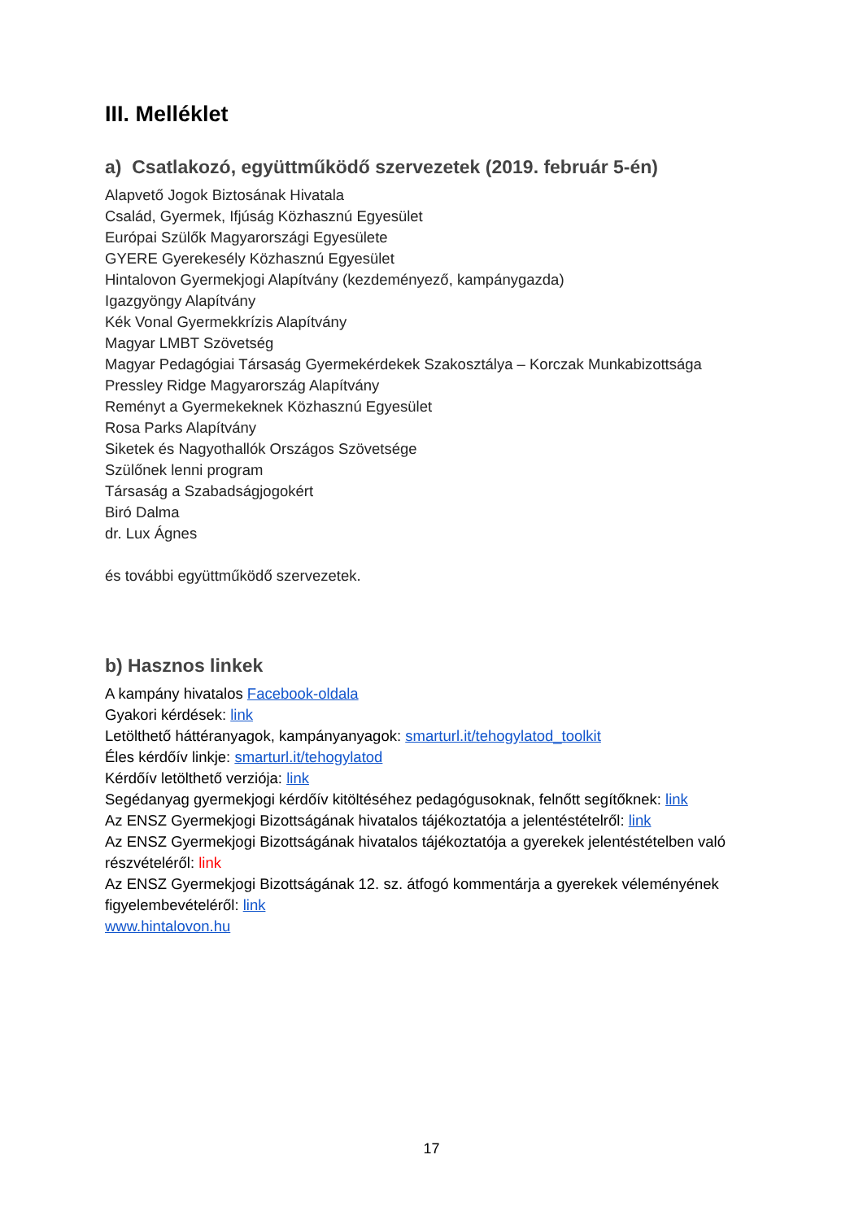III. Melléklet
a) Csatlakozó, együttműködő szervezetek (2019. február 5-én)
Alapvető Jogok Biztosának Hivatala
Család, Gyermek, Ifjúság Közhasznú Egyesület
Európai Szülők Magyarországi Egyesülete
GYERE Gyerekesély Közhasznú Egyesület
Hintalovon Gyermekjogi Alapítvány (kezdeményező, kampánygazda)
Igazgyöngy Alapítvány
Kék Vonal Gyermekkrízis Alapítvány
Magyar LMBT Szövetség
Magyar Pedagógiai Társaság Gyermekérdekek Szakosztálya – Korczak Munkabizottsága
Pressley Ridge Magyarország Alapítvány
Reményt a Gyermekeknek Közhasznú Egyesület
Rosa Parks Alapítvány
Siketek és Nagyothallók Országos Szövetsége
Szülőnek lenni program
Társaság a Szabadságjogokért
Biró Dalma
dr. Lux Ágnes
és további együttműködő szervezetek.
b) Hasznos linkek
A kampány hivatalos Facebook-oldala
Gyakori kérdések: link
Letölthető háttéranyagok, kampányanyagok: smarturl.it/tehogylatod_toolkit
Éles kérdőív linkje: smarturl.it/tehogylatod
Kérdőív letölthető verziója: link
Segédanyag gyermekjogi kérdőív kitöltéséhez pedagógusoknak, felnőtt segítőknek: link
Az ENSZ Gyermekjogi Bizottságának hivatalos tájékoztatója a jelentéstételről: link
Az ENSZ Gyermekjogi Bizottságának hivatalos tájékoztatója a gyerekek jelentéstételben való részvételéről: link
Az ENSZ Gyermekjogi Bizottságának 12. sz. átfogó kommentárja a gyerekek véleményének figyelembevételéről: link
www.hintalovon.hu
17